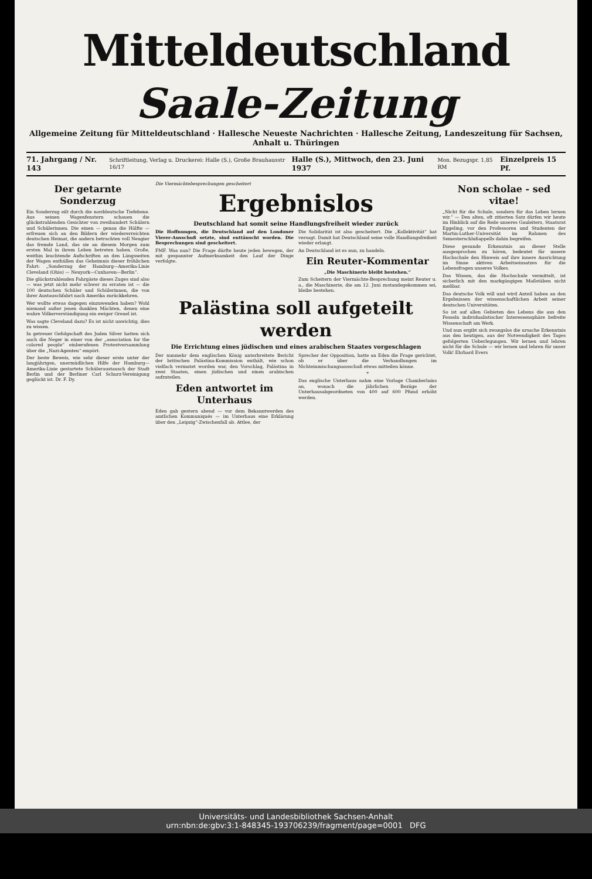Mitteldeutschland
Saale-Zeitung
Allgemeine Zeitung für Mitteldeutschland · Hallesche Neueste Nachrichten · Hallesche Zeitung, Landeszeitung für Sachsen, Anhalt u. Thüringen
71. Jahrgang / Nr. 143 Schriftleitung, Verlag u. Druckerei: Halle (S.), Große Brauhausstr 16/17 Halle (S.), Mittwoch, den 23. Juni 1937 Mon. Bezugspr. 1,85 RM Einzelpreis 15 Pf.
Der getarnte Sonderzug
Ein Sonderzug eilt durch die norddeutsche Tiefebene. Aus seinen Wagenfenstern schauen die glückstrahlenden Gesichter von zweihundert Schülern und Schülerinnen. Die einen — genau die Hälfte — erfreuen sich an den Bildern der wiedererreichten deutschen Heimat, die andern betrachten voll Neugier das fremde Land, das sie an diesem Morgen zum ersten Mal in ihrem Leben betreten haben. Große, weithin leuchtende Aufschriften an den Längsseiten der Wagen enthüllen das Geheimnis dieser fröhlichen Fahrt: „Sonderzug der Hamburg—Amerika-Linie Cleveland (Ohio) — Neuyork—Cuxhaven—Berlin“.
Die glückstrahlenden Fahrgäste dieses Zuges sind also — was jetzt nicht mehr schwer zu erraten ist — die 100 deutschen Schüler und Schülerinnen, die von ihrer Austauschfahrt nach Amerika zurückkehren.
Wer wollte etwas dagegen einzuwenden haben? Wohl niemand außer jenen dunklen Mächten, denen eine wahre Völkerverständigung ein ewiger Greuel ist.
Was sagte Cleveland dazu? Es ist nicht unwichtig, dies zu wissen.
In getreuer Gefolgschaft des Juden Silver hatten sich auch die Neger in einer von der „association for the colored people“ einberufenen Protestversammlung über die „Nazi-Agenten“ empört.
Der beste Beweis, wie sehr dieser erste unter der langjährigen, unermüdlichen Hilfe der Hamburg—Amerika-Linie gestartete Schüleraustausch der Stadt Berlin und der Berliner Carl Schurz-Vereinigung geglückt ist. Dr. F. Dy.
Die Viermächtebesprechungen gescheitert
Ergebnislos
Deutschland hat somit seine Handlungsfreiheit wieder zurück
Die Hoffnungen, die Deutschland auf den Londoner Vierer-Ausschuß setzte, sind enttäuscht worden. Die Besprechungen sind gescheitert.
FMF. Was nun? Die Frage dürfte heute jeden bewegen, der mit gespannter Aufmerksamkeit den Lauf der Dinge verfolgte.
Die Solidarität ist also gescheitert. Die „Kollektivität“ hat versagt. Damit hat Deutschland seine volle Handlungsfreiheit wieder erlangt.
An Deutschland ist es nun, zu handeln.
Ein Reuter-Kommentar
„Die Maschinerie bleibt bestehen.“
Zum Scheitern der Viermächte-Besprechung meint Reuter u. a., die Maschinerie, die am 12. Juni zustandegekommen sei, bleibe bestehen.
Palästina soll aufgeteilt werden
Die Errichtung eines jüdischen und eines arabischen Staates vorgeschlagen
Der nunmehr dem englischen König unterbreitete Bericht der britischen Palästina-Kommission enthält, wie schon vielfach vermutet worden war, den Vorschlag, Palästina in zwei Staaten, einen jüdischen und einen arabischen aufzuteilen.
Eden antwortet im Unterhaus
Eden gab gestern abend — vor dem Bekanntwerden des amtlichen Kommuniqués — im Unterhaus eine Erklärung über den „Leipzig“-Zwischenfall ab. Attlee, der
Sprecher der Opposition, hatte an Eden die Frage gerichtet, ob er über die Verhandlungen im Nichteinmischungsausschuß etwas mitteilen könne.
*
Das englische Unterhaus nahm eine Vorlage Chamberlains an, wonach die jährlichen Bezüge der Unterhausabgeordneten von 400 auf 600 Pfund erhöht werden.
Non scholae - sed vitae!
„Nicht für die Schule, sondern für das Leben lernen wir.“ — Den alten, oft zitierten Satz dürfen wir heute im Hinblick auf die Rede unseres Gauleiters, Staatsrat Eggeling, vor den Professoren und Studenten der Martin-Luther-Universität im Rahmen des Semesterschlußappells dahin begreifen.
Diese gesunde Erkenntnis an dieser Stelle ausgesprochen zu hören, bedeutet für unsere Hochschule den Hinweis auf ihre innere Ausrichtung im Sinne aktiven Arbeitseinsatzes für die Lebensfragen unseres Volkes.
Das Wissen, das die Hochschule vermittelt, ist sicherlich mit den markgängigen Maßstäben nicht meßbar.
Das deutsche Volk will und wird Anteil haben an den Ergebnissen der wissenschaftlichen Arbeit seiner deutschen Universitäten.
So ist auf allen Gebieten des Lebens die aus den Fesseln individualistischer Interessensphäre befreite Wissenschaft am Werk.
Und nun ergibt sich zwangslos die ursache Erkenntnis aus den heutigen, aus der Notwendigkeit des Tages gefolgerten Ueberlegungen. Wir lernen und lehren nicht für die Schule — wir lernen und lehren für unser Volk! Ehrhard Evers
Universitäts- und Landesbibliothek Sachsen-Anhalt
urn:nbn:de:gbv:3:1-848345-193706239/fragment/page=0001 DFG